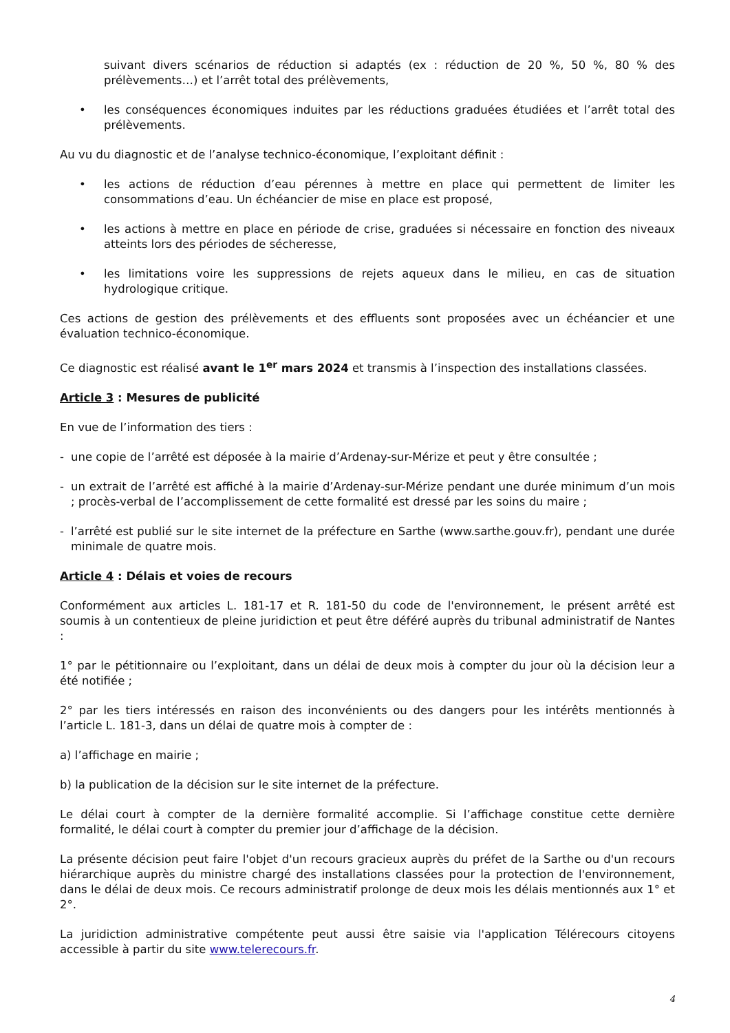suivant divers scénarios de réduction si adaptés (ex : réduction de 20 %, 50 %, 80 % des prélèvements…) et l’arrêt total des prélèvements,
• les conséquences économiques induites par les réductions graduées étudiées et l’arrêt total des prélèvements.
Au vu du diagnostic et de l’analyse technico-économique, l’exploitant définit :
• les actions de réduction d’eau pérennes à mettre en place qui permettent de limiter les consommations d’eau. Un échéancier de mise en place est proposé,
• les actions à mettre en place en période de crise, graduées si nécessaire en fonction des niveaux atteints lors des périodes de sécheresse,
• les limitations voire les suppressions de rejets aqueux dans le milieu, en cas de situation hydrologique critique.
Ces actions de gestion des prélèvements et des effluents sont proposées avec un échéancier et une évaluation technico-économique.
Ce diagnostic est réalisé avant le 1<sup>er</sup> mars 2024 et transmis à l’inspection des installations classées.
Article 3 : Mesures de publicité
En vue de l’information des tiers :
- une copie de l’arrêté est déposée à la mairie d’Ardenay-sur-Mérize et peut y être consultée ;
- un extrait de l’arrêté est affiché à la mairie d’Ardenay-sur-Mérize pendant une durée minimum d’un mois ; procès-verbal de l’accomplissement de cette formalité est dressé par les soins du maire ;
- l’arrêté est publié sur le site internet de la préfecture en Sarthe (www.sarthe.gouv.fr), pendant une durée minimale de quatre mois.
Article 4 : Délais et voies de recours
Conformément aux articles L. 181-17 et R. 181-50 du code de l'environnement, le présent arrêté est soumis à un contentieux de pleine juridiction et peut être déféré auprès du tribunal administratif de Nantes :
1° par le pétitionnaire ou l’exploitant, dans un délai de deux mois à compter du jour où la décision leur a été notifiée ;
2° par les tiers intéressés en raison des inconvénients ou des dangers pour les intérêts mentionnés à l’article L. 181-3, dans un délai de quatre mois à compter de :
a) l’affichage en mairie ;
b) la publication de la décision sur le site internet de la préfecture.
Le délai court à compter de la dernière formalité accomplie. Si l’affichage constitue cette dernière formalité, le délai court à compter du premier jour d’affichage de la décision.
La présente décision peut faire l'objet d'un recours gracieux auprès du préfet de la Sarthe ou d'un recours hiérarchique auprès du ministre chargé des installations classées pour la protection de l'environnement, dans le délai de deux mois. Ce recours administratif prolonge de deux mois les délais mentionnés aux 1° et 2°.
La juridiction administrative compétente peut aussi être saisie via l'application Télérecours citoyens accessible à partir du site www.telerecours.fr.
4